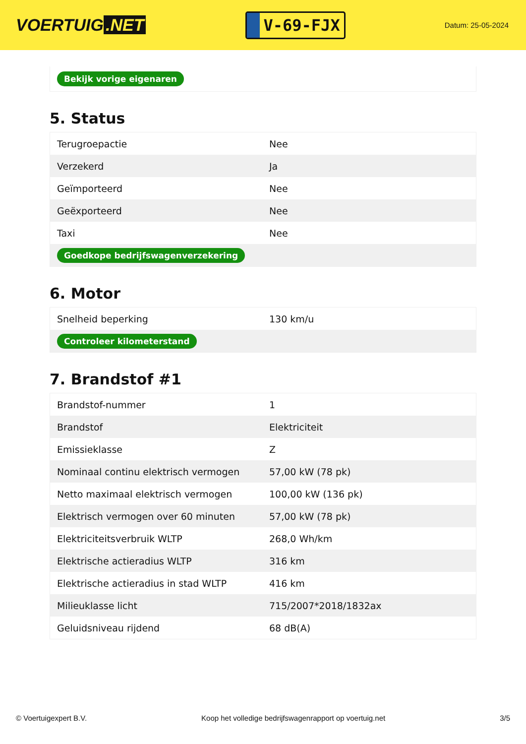VOERTUIG.NET
V-69-FJX
Datum: 25-05-2024
| Bekijk vorige eigenaren |
5. Status
| Terugroepactie | Nee |
| Verzekerd | Ja |
| Geïmporteerd | Nee |
| Geëxporteerd | Nee |
| Taxi | Nee |
| Goedkope bedrijfswagenverzekering | |
6. Motor
| Snelheid beperking | 130 km/u |
| Controleer kilometerstand | |
7. Brandstof #1
| Brandstof-nummer | 1 |
| Brandstof | Elektriciteit |
| Emissieklasse | Z |
| Nominaal continu elektrisch vermogen | 57,00 kW (78 pk) |
| Netto maximaal elektrisch vermogen | 100,00 kW (136 pk) |
| Elektrisch vermogen over 60 minuten | 57,00 kW (78 pk) |
| Elektriciteitsverbruik WLTP | 268,0 Wh/km |
| Elektrische actieradius WLTP | 316 km |
| Elektrische actieradius in stad WLTP | 416 km |
| Milieuklasse licht | 715/2007*2018/1832ax |
| Geluidsniveau rijdend | 68 dB(A) |
© Voertuigexpert B.V. Koop het volledige bedrijfswagenrapport op voertuig.net 3/5